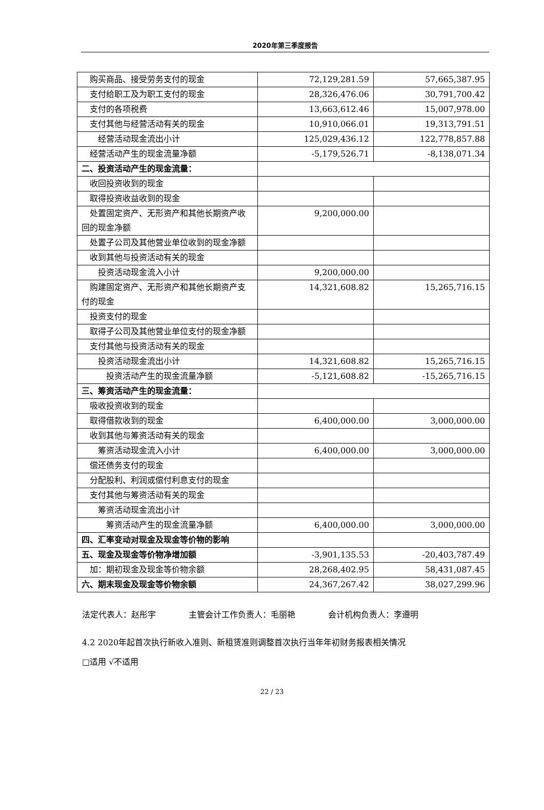2020年第三季度报告
| 购买商品、接受劳务支付的现金 | 72,129,281.59 | 57,665,387.95 |
| 支付给职工及为职工支付的现金 | 28,326,476.06 | 30,791,700.42 |
| 支付的各项税费 | 13,663,612.46 | 15,007,978.00 |
| 支付其他与经营活动有关的现金 | 10,910,066.01 | 19,313,791.51 |
| 经营活动现金流出小计 | 125,029,436.12 | 122,778,857.88 |
| 经营活动产生的现金流量净额 | -5,179,526.71 | -8,138,071.34 |
| 二、投资活动产生的现金流量： | | |
| 收回投资收到的现金 | | |
| 取得投资收益收到的现金 | | |
| 处置固定资产、无形资产和其他长期资产收回的现金净额 | 9,200,000.00 | |
| 处置子公司及其他营业单位收到的现金净额 | | |
| 收到其他与投资活动有关的现金 | | |
| 投资活动现金流入小计 | 9,200,000.00 | |
| 购建固定资产、无形资产和其他长期资产支付的现金 | 14,321,608.82 | 15,265,716.15 |
| 投资支付的现金 | | |
| 取得子公司及其他营业单位支付的现金净额 | | |
| 支付其他与投资活动有关的现金 | | |
| 投资活动现金流出小计 | 14,321,608.82 | 15,265,716.15 |
| 投资活动产生的现金流量净额 | -5,121,608.82 | -15,265,716.15 |
| 三、筹资活动产生的现金流量： | | |
| 吸收投资收到的现金 | | |
| 取得借款收到的现金 | 6,400,000.00 | 3,000,000.00 |
| 收到其他与筹资活动有关的现金 | | |
| 筹资活动现金流入小计 | 6,400,000.00 | 3,000,000.00 |
| 偿还债务支付的现金 | | |
| 分配股利、利润或偿付利息支付的现金 | | |
| 支付其他与筹资活动有关的现金 | | |
| 筹资活动现金流出小计 | | |
| 筹资活动产生的现金流量净额 | 6,400,000.00 | 3,000,000.00 |
| 四、汇率变动对现金及现金等价物的影响 | | |
| 五、现金及现金等价物净增加额 | -3,901,135.53 | -20,403,787.49 |
| 加：期初现金及现金等价物余额 | 28,268,402.95 | 58,431,087.45 |
| 六、期末现金及现金等价物余额 | 24,367,267.42 | 38,027,299.96 |
法定代表人：赵彤宇    主管会计工作负责人：毛丽艳    会计机构负责人：李遵明
4.2 2020年起首次执行新收入准则、新租赁准则调整首次执行当年年初财务报表相关情况
□适用 √不适用
22 / 23